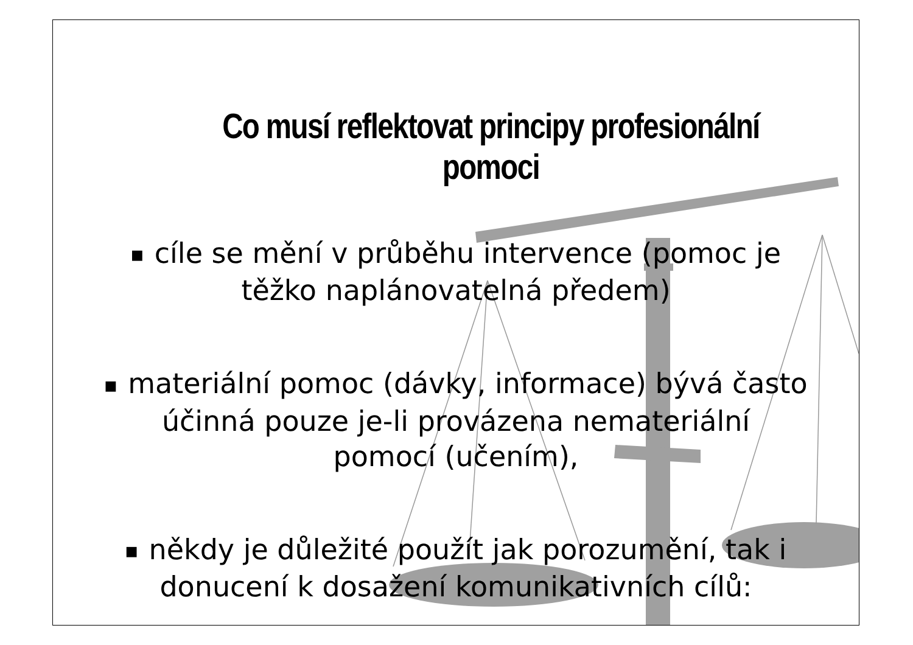Co musí reflektovat principy profesionální pomoci
■ cíle se mění v průběhu intervence (pomoc je
těžko naplánovatelná předem)
■ materiální pomoc (dávky, informace) bývá často
účinná pouze je-li provázena nemateriální
pomocí (učením),
■ někdy je důležité použít jak porozumění, tak i
donucení k dosažení komunikativních cílů: